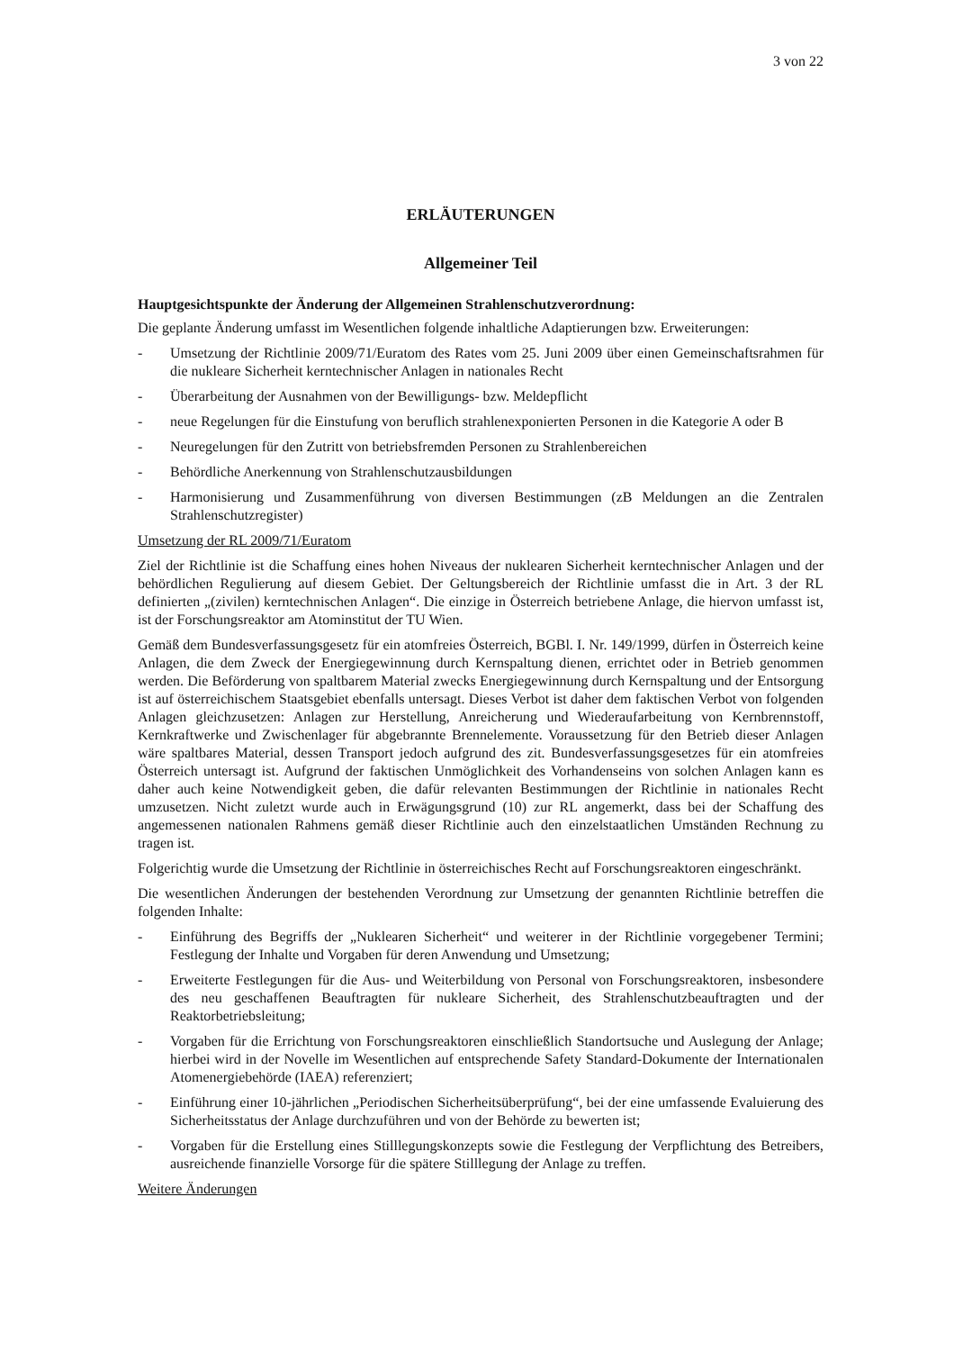3 von 22
ERLÄUTERUNGEN
Allgemeiner Teil
Hauptgesichtspunkte der Änderung der Allgemeinen Strahlenschutzverordnung:
Die geplante Änderung umfasst im Wesentlichen folgende inhaltliche Adaptierungen bzw. Erweiterungen:
- Umsetzung der Richtlinie 2009/71/Euratom des Rates vom 25. Juni 2009 über einen Gemeinschaftsrahmen für die nukleare Sicherheit kerntechnischer Anlagen in nationales Recht
- Überarbeitung der Ausnahmen von der Bewilligungs- bzw. Meldepflicht
- neue Regelungen für die Einstufung von beruflich strahlenexponierten Personen in die Kategorie A oder B
- Neuregelungen für den Zutritt von betriebsfremden Personen zu Strahlenbereichen
- Behördliche Anerkennung von Strahlenschutzausbildungen
- Harmonisierung und Zusammenführung von diversen Bestimmungen (zB Meldungen an die Zentralen Strahlenschutzregister)
Umsetzung der RL 2009/71/Euratom
Ziel der Richtlinie ist die Schaffung eines hohen Niveaus der nuklearen Sicherheit kerntechnischer Anlagen und der behördlichen Regulierung auf diesem Gebiet. Der Geltungsbereich der Richtlinie umfasst die in Art. 3 der RL definierten „(zivilen) kerntechnischen Anlagen“. Die einzige in Österreich betriebene Anlage, die hiervon umfasst ist, ist der Forschungsreaktor am Atominstitut der TU Wien.
Gemäß dem Bundesverfassungsgesetz für ein atomfreies Österreich, BGBl. I. Nr. 149/1999, dürfen in Österreich keine Anlagen, die dem Zweck der Energiegewinnung durch Kernspaltung dienen, errichtet oder in Betrieb genommen werden. Die Beförderung von spaltbarem Material zwecks Energiegewinnung durch Kernspaltung und der Entsorgung ist auf österreichischem Staatsgebiet ebenfalls untersagt. Dieses Verbot ist daher dem faktischen Verbot von folgenden Anlagen gleichzusetzen: Anlagen zur Herstellung, Anreicherung und Wiederaufarbeitung von Kernbrennstoff, Kernkraftwerke und Zwischenlager für abgebrannte Brennelemente. Voraussetzung für den Betrieb dieser Anlagen wäre spaltbares Material, dessen Transport jedoch aufgrund des zit. Bundesverfassungsgesetzes für ein atomfreies Österreich untersagt ist. Aufgrund der faktischen Unmöglichkeit des Vorhandenseins von solchen Anlagen kann es daher auch keine Notwendigkeit geben, die dafür relevanten Bestimmungen der Richtlinie in nationales Recht umzusetzen. Nicht zuletzt wurde auch in Erwägungsgrund (10) zur RL angemerkt, dass bei der Schaffung des angemessenen nationalen Rahmens gemäß dieser Richtlinie auch den einzelstaatlichen Umständen Rechnung zu tragen ist.
Folgerichtig wurde die Umsetzung der Richtlinie in österreichisches Recht auf Forschungsreaktoren eingeschränkt.
Die wesentlichen Änderungen der bestehenden Verordnung zur Umsetzung der genannten Richtlinie betreffen die folgenden Inhalte:
- Einführung des Begriffs der „Nuklearen Sicherheit“ und weiterer in der Richtlinie vorgegebener Termini; Festlegung der Inhalte und Vorgaben für deren Anwendung und Umsetzung;
- Erweiterte Festlegungen für die Aus- und Weiterbildung von Personal von Forschungsreaktoren, insbesondere des neu geschaffenen Beauftragten für nukleare Sicherheit, des Strahlenschutzbeauftragten und der Reaktorbetriebsleitung;
- Vorgaben für die Errichtung von Forschungsreaktoren einschließlich Standortsuche und Auslegung der Anlage; hierbei wird in der Novelle im Wesentlichen auf entsprechende Safety Standard-Dokumente der Internationalen Atomenergiebehörde (IAEA) referenziert;
- Einführung einer 10-jährlichen „Periodischen Sicherheitsüberprüfung“, bei der eine umfassende Evaluierung des Sicherheitsstatus der Anlage durchzuführen und von der Behörde zu bewerten ist;
- Vorgaben für die Erstellung eines Stilllegungskonzepts sowie die Festlegung der Verpflichtung des Betreibers, ausreichende finanzielle Vorsorge für die spätere Stilllegung der Anlage zu treffen.
Weitere Änderungen